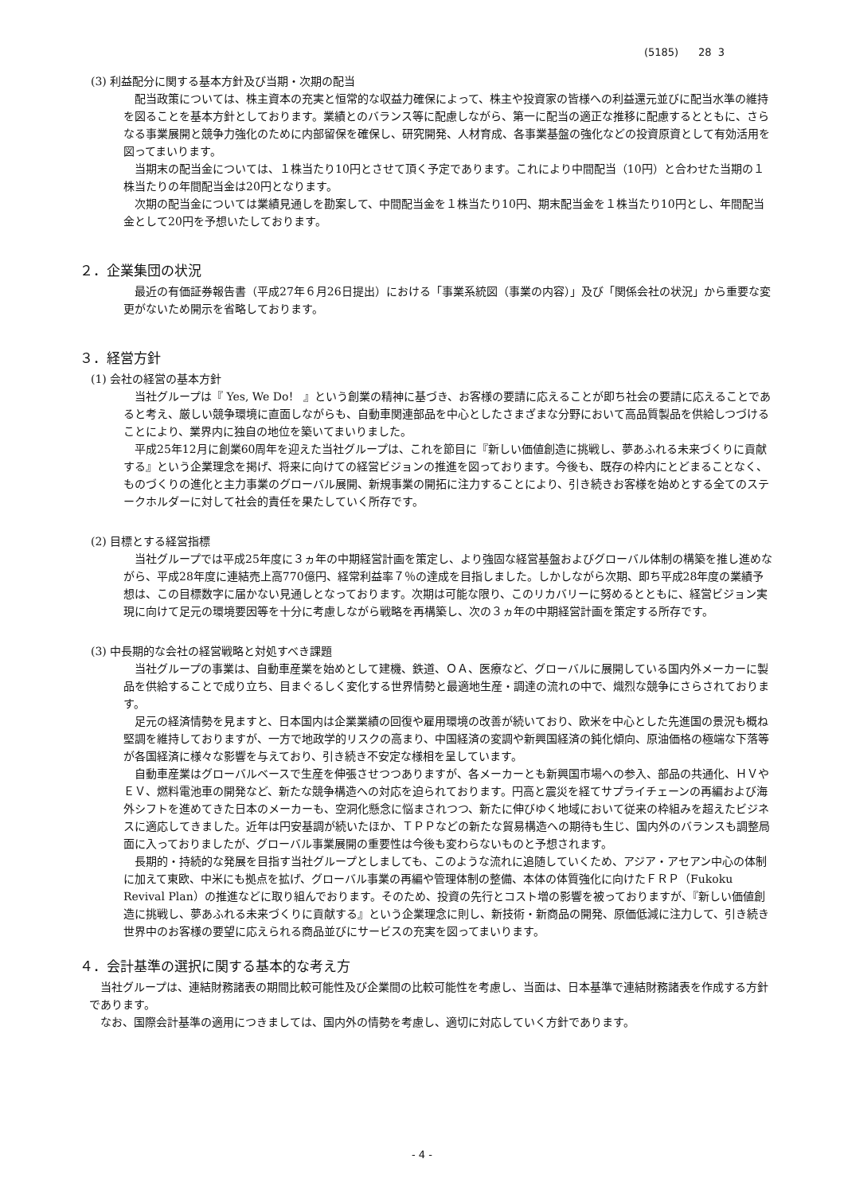(5185) 28 3
(3) 利益配分に関する基本方針及び当期・次期の配当
配当政策については、株主資本の充実と恒常的な収益力確保によって、株主や投資家の皆様への利益還元並びに配当水準の維持を図ることを基本方針としております。業績とのバランス等に配慮しながら、第一に配当の適正な推移に配慮するとともに、さらなる事業展開と競争力強化のために内部留保を確保し、研究開発、人材育成、各事業基盤の強化などの投資原資として有効活用を図ってまいります。
当期末の配当金については、１株当たり10円とさせて頂く予定であります。これにより中間配当（10円）と合わせた当期の１株当たりの年間配当金は20円となります。
次期の配当金については業績見通しを勘案して、中間配当金を１株当たり10円、期末配当金を１株当たり10円とし、年間配当金として20円を予想いたしております。
２．企業集団の状況
最近の有価証券報告書（平成27年６月26日提出）における「事業系統図（事業の内容）」及び「関係会社の状況」から重要な変更がないため開示を省略しております。
３．経営方針
(1) 会社の経営の基本方針
当社グループは『 Yes, We Do！ 』という創業の精神に基づき、お客様の要請に応えることが即ち社会の要請に応えることであると考え、厳しい競争環境に直面しながらも、自動車関連部品を中心としたさまざまな分野において高品質製品を供給しつづけることにより、業界内に独自の地位を築いてまいりました。
平成25年12月に創業60周年を迎えた当社グループは、これを節目に『新しい価値創造に挑戦し、夢あふれる未来づくりに貢献する』という企業理念を掲げ、将来に向けての経営ビジョンの推進を図っております。今後も、既存の枠内にとどまることなく、ものづくりの進化と主力事業のグローバル展開、新規事業の開拓に注力することにより、引き続きお客様を始めとする全てのステークホルダーに対して社会的責任を果たしていく所存です。
(2) 目標とする経営指標
当社グループでは平成25年度に３ヵ年の中期経営計画を策定し、より強固な経営基盤およびグローバル体制の構築を推し進めながら、平成28年度に連結売上高770億円、経常利益率７％の達成を目指しました。しかしながら次期、即ち平成28年度の業績予想は、この目標数字に届かない見通しとなっております。次期は可能な限り、このリカバリーに努めるとともに、経営ビジョン実現に向けて足元の環境要因等を十分に考慮しながら戦略を再構築し、次の３ヵ年の中期経営計画を策定する所存です。
(3) 中長期的な会社の経営戦略と対処すべき課題
当社グループの事業は、自動車産業を始めとして建機、鉄道、ＯＡ、医療など、グローバルに展開している国内外メーカーに製品を供給することで成り立ち、目まぐるしく変化する世界情勢と最適地生産・調達の流れの中で、熾烈な競争にさらされております。
足元の経済情勢を見ますと、日本国内は企業業績の回復や雇用環境の改善が続いており、欧米を中心とした先進国の景況も概ね堅調を維持しておりますが、一方で地政学的リスクの高まり、中国経済の変調や新興国経済の鈍化傾向、原油価格の極端な下落等が各国経済に様々な影響を与えており、引き続き不安定な様相を呈しています。
自動車産業はグローバルベースで生産を伸張させつつありますが、各メーカーとも新興国市場への参入、部品の共通化、ＨＶやＥＶ、燃料電池車の開発など、新たな競争構造への対応を迫られております。円高と震災を経てサプライチェーンの再編および海外シフトを進めてきた日本のメーカーも、空洞化懸念に悩まされつつ、新たに伸びゆく地域において従来の枠組みを超えたビジネスに適応してきました。近年は円安基調が続いたほか、ＴＰＰなどの新たな貿易構造への期待も生じ、国内外のバランスも調整局面に入っておりましたが、グローバル事業展開の重要性は今後も変わらないものと予想されます。
長期的・持続的な発展を目指す当社グループとしましても、このような流れに追随していくため、アジア・アセアン中心の体制に加えて東欧、中米にも拠点を拡げ、グローバル事業の再編や管理体制の整備、本体の体質強化に向けたＦＲＰ（Fukoku Revival Plan）の推進などに取り組んでおります。そのため、投資の先行とコスト増の影響を被っておりますが、『新しい価値創造に挑戦し、夢あふれる未来づくりに貢献する』という企業理念に則し、新技術・新商品の開発、原価低減に注力して、引き続き世界中のお客様の要望に応えられる商品並びにサービスの充実を図ってまいります。
４．会計基準の選択に関する基本的な考え方
当社グループは、連結財務諸表の期間比較可能性及び企業間の比較可能性を考慮し、当面は、日本基準で連結財務諸表を作成する方針であります。
なお、国際会計基準の適用につきましては、国内外の情勢を考慮し、適切に対応していく方針であります。
- 4 -